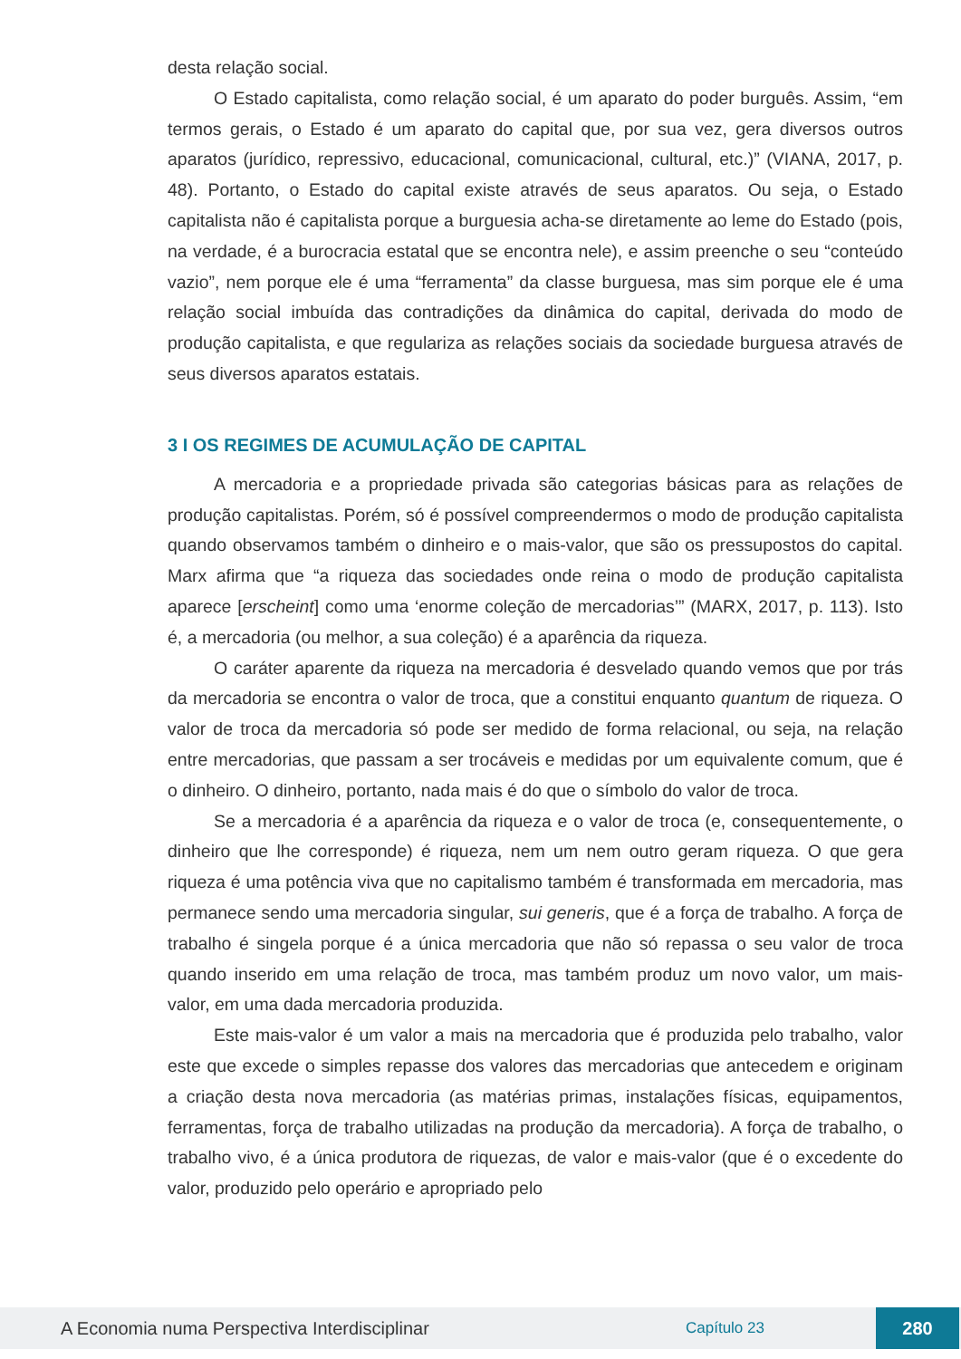desta relação social.
O Estado capitalista, como relação social, é um aparato do poder burguês. Assim, “em termos gerais, o Estado é um aparato do capital que, por sua vez, gera diversos outros aparatos (jurídico, repressivo, educacional, comunicacional, cultural, etc.)” (VIANA, 2017, p. 48). Portanto, o Estado do capital existe através de seus aparatos. Ou seja, o Estado capitalista não é capitalista porque a burguesia acha-se diretamente ao leme do Estado (pois, na verdade, é a burocracia estatal que se encontra nele), e assim preenche o seu “conteúdo vazio”, nem porque ele é uma “ferramenta” da classe burguesa, mas sim porque ele é uma relação social imbuída das contradições da dinâmica do capital, derivada do modo de produção capitalista, e que regulariza as relações sociais da sociedade burguesa através de seus diversos aparatos estatais.
3 I OS REGIMES DE ACUMULAÇÃO DE CAPITAL
A mercadoria e a propriedade privada são categorias básicas para as relações de produção capitalistas. Porém, só é possível compreendermos o modo de produção capitalista quando observamos também o dinheiro e o mais-valor, que são os pressupostos do capital. Marx afirma que “a riqueza das sociedades onde reina o modo de produção capitalista aparece [erscheint] como uma ‘enorme coleção de mercadorias’” (MARX, 2017, p. 113). Isto é, a mercadoria (ou melhor, a sua coleção) é a aparência da riqueza.
O caráter aparente da riqueza na mercadoria é desvelado quando vemos que por trás da mercadoria se encontra o valor de troca, que a constitui enquanto quantum de riqueza. O valor de troca da mercadoria só pode ser medido de forma relacional, ou seja, na relação entre mercadorias, que passam a ser trocáveis e medidas por um equivalente comum, que é o dinheiro. O dinheiro, portanto, nada mais é do que o símbolo do valor de troca.
Se a mercadoria é a aparência da riqueza e o valor de troca (e, consequentemente, o dinheiro que lhe corresponde) é riqueza, nem um nem outro geram riqueza. O que gera riqueza é uma potência viva que no capitalismo também é transformada em mercadoria, mas permanece sendo uma mercadoria singular, sui generis, que é a força de trabalho. A força de trabalho é singela porque é a única mercadoria que não só repassa o seu valor de troca quando inserido em uma relação de troca, mas também produz um novo valor, um mais-valor, em uma dada mercadoria produzida.
Este mais-valor é um valor a mais na mercadoria que é produzida pelo trabalho, valor este que excede o simples repasse dos valores das mercadorias que antecedem e originam a criação desta nova mercadoria (as matérias primas, instalações físicas, equipamentos, ferramentas, força de trabalho utilizadas na produção da mercadoria). A força de trabalho, o trabalho vivo, é a única produtora de riquezas, de valor e mais-valor (que é o excedente do valor, produzido pelo operário e apropriado pelo
A Economia numa Perspectiva Interdisciplinar Capítulo 23 280